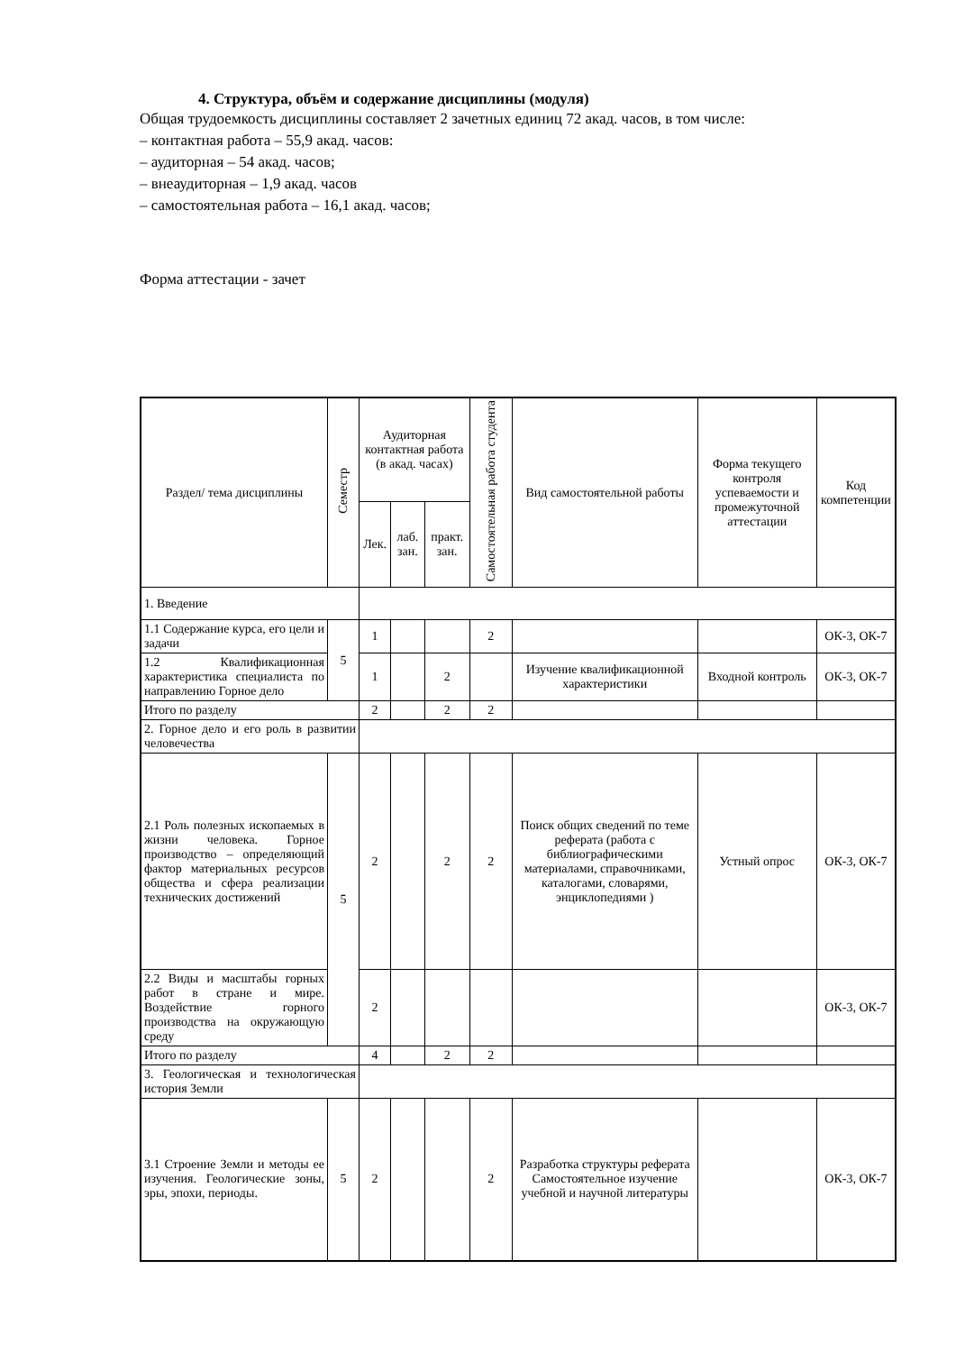4. Структура, объём и содержание дисциплины (модуля)
Общая трудоемкость дисциплины составляет 2 зачетных единиц 72 акад. часов, в том числе:
– контактная работа – 55,9 акад. часов:
– аудиторная – 54 акад. часов;
– внеаудиторная – 1,9 акад. часов
– самостоятельная работа – 16,1 акад. часов;
Форма аттестации - зачет
| Раздел/ тема дисциплины | Семестр | Аудиторная контактная работа (в акад. часах) | | | Самостоятельная работа студента | Вид самостоятельной работы | Форма текущего контроля успеваемости и промежуточной аттестации | Код компетенции |
| --- | --- | --- | --- | --- | --- | --- | --- | --- |
| | | Лек. | лаб. зан. | практ. зан. | | | | |
| 1. Введение | | | | | | | | |
| 1.1 Содержание курса, его цели и задачи | 5 | 1 | | | 2 | | | ОК-3, ОК-7 |
| 1.2 Квалификационная характеристика специалиста по направлению Горное дело | | 1 | | 2 | | Изучение квалификационной характеристики | Входной контроль | ОК-3, ОК-7 |
| Итого по разделу | | 2 | | 2 | 2 | | | |
| 2. Горное дело и его роль в развитии человечества | | | | | | | | |
| 2.1 Роль полезных ископаемых в жизни человека. Горное производство – определяющий фактор материальных ресурсов общества и сфера реализации технических достижений | 5 | 2 | | 2 | 2 | Поиск общих сведений по теме реферата (работа с библиографическими материалами, справочниками, каталогами, словарями, энциклопедиями ) | Устный опрос | ОК-3, ОК-7 |
| 2.2 Виды и масштабы горных работ в стране и мире. Воздействие горного производства на окружающую среду | | 2 | | | | | | ОК-3, ОК-7 |
| Итого по разделу | | 4 | | 2 | 2 | | | |
| 3. Геологическая и технологическая история Земли | | | | | | | | |
| 3.1 Строение Земли и методы ее изучения. Геологические зоны, эры, эпохи, периоды. | 5 | 2 | | | 2 | Разработка структуры реферата Самостоятельное изучение учебной и научной литературы | | ОК-3, ОК-7 |